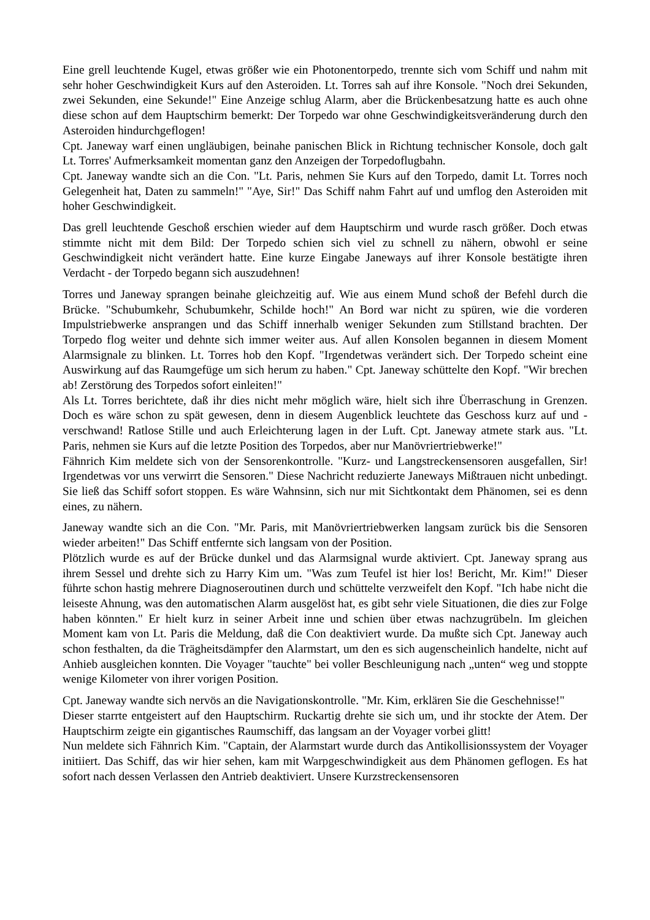Eine grell leuchtende Kugel, etwas größer wie ein Photonentorpedo, trennte sich vom Schiff und nahm mit sehr hoher Geschwindigkeit Kurs auf den Asteroiden. Lt. Torres sah auf ihre Konsole. "Noch drei Sekunden, zwei Sekunden, eine Sekunde!" Eine Anzeige schlug Alarm, aber die Brückenbesatzung hatte es auch ohne diese schon auf dem Hauptschirm bemerkt: Der Torpedo war ohne Geschwindigkeitsveränderung durch den Asteroiden hindurchgeflogen!
Cpt. Janeway warf einen ungläubigen, beinahe panischen Blick in Richtung technischer Konsole, doch galt Lt. Torres' Aufmerksamkeit momentan ganz den Anzeigen der Torpedoflugbahn.
Cpt. Janeway wandte sich an die Con. "Lt. Paris, nehmen Sie Kurs auf den Torpedo, damit Lt. Torres noch Gelegenheit hat, Daten zu sammeln!" "Aye, Sir!" Das Schiff nahm Fahrt auf und umflog den Asteroiden mit hoher Geschwindigkeit.
Das grell leuchtende Geschoß erschien wieder auf dem Hauptschirm und wurde rasch größer. Doch etwas stimmte nicht mit dem Bild: Der Torpedo schien sich viel zu schnell zu nähern, obwohl er seine Geschwindigkeit nicht verändert hatte. Eine kurze Eingabe Janeways auf ihrer Konsole bestätigte ihren Verdacht - der Torpedo begann sich auszudehnen!
Torres und Janeway sprangen beinahe gleichzeitig auf. Wie aus einem Mund schoß der Befehl durch die Brücke. "Schubumkehr, Schubumkehr, Schilde hoch!" An Bord war nicht zu spüren, wie die vorderen Impulstriebwerke ansprangen und das Schiff innerhalb weniger Sekunden zum Stillstand brachten. Der Torpedo flog weiter und dehnte sich immer weiter aus. Auf allen Konsolen begannen in diesem Moment Alarmsignale zu blinken. Lt. Torres hob den Kopf. "Irgendetwas verändert sich. Der Torpedo scheint eine Auswirkung auf das Raumgefüge um sich herum zu haben." Cpt. Janeway schüttelte den Kopf. "Wir brechen ab! Zerstörung des Torpedos sofort einleiten!"
Als Lt. Torres berichtete, daß ihr dies nicht mehr möglich wäre, hielt sich ihre Überraschung in Grenzen. Doch es wäre schon zu spät gewesen, denn in diesem Augenblick leuchtete das Geschoss kurz auf und - verschwand! Ratlose Stille und auch Erleichterung lagen in der Luft. Cpt. Janeway atmete stark aus. "Lt. Paris, nehmen sie Kurs auf die letzte Position des Torpedos, aber nur Manövriertriebwerke!"
Fähnrich Kim meldete sich von der Sensorenkontrolle. "Kurz- und Langstreckensensoren ausgefallen, Sir! Irgendetwas vor uns verwirrt die Sensoren." Diese Nachricht reduzierte Janeways Mißtrauen nicht unbedingt. Sie ließ das Schiff sofort stoppen. Es wäre Wahnsinn, sich nur mit Sichtkontakt dem Phänomen, sei es denn eines, zu nähern.
Janeway wandte sich an die Con. "Mr. Paris, mit Manövriertriebwerken langsam zurück bis die Sensoren wieder arbeiten!" Das Schiff entfernte sich langsam von der Position.
Plötzlich wurde es auf der Brücke dunkel und das Alarmsignal wurde aktiviert. Cpt. Janeway sprang aus ihrem Sessel und drehte sich zu Harry Kim um. "Was zum Teufel ist hier los! Bericht, Mr. Kim!" Dieser führte schon hastig mehrere Diagnoseroutinen durch und schüttelte verzweifelt den Kopf. "Ich habe nicht die leiseste Ahnung, was den automatischen Alarm ausgelöst hat, es gibt sehr viele Situationen, die dies zur Folge haben könnten." Er hielt kurz in seiner Arbeit inne und schien über etwas nachzugrübeln. Im gleichen Moment kam von Lt. Paris die Meldung, daß die Con deaktiviert wurde. Da mußte sich Cpt. Janeway auch schon festhalten, da die Trägheitsdämpfer den Alarmstart, um den es sich augenscheinlich handelte, nicht auf Anhieb ausgleichen konnten. Die Voyager "tauchte" bei voller Beschleunigung nach „unten“ weg und stoppte wenige Kilometer von ihrer vorigen Position.
Cpt. Janeway wandte sich nervös an die Navigationskontrolle. "Mr. Kim, erklären Sie die Geschehnisse!"
Dieser starrte entgeistert auf den Hauptschirm. Ruckartig drehte sie sich um, und ihr stockte der Atem. Der Hauptschirm zeigte ein gigantisches Raumschiff, das langsam an der Voyager vorbei glitt!
Nun meldete sich Fähnrich Kim. "Captain, der Alarmstart wurde durch das Antikollisionssystem der Voyager initiiert. Das Schiff, das wir hier sehen, kam mit Warpgeschwindigkeit aus dem Phänomen geflogen. Es hat sofort nach dessen Verlassen den Antrieb deaktiviert. Unsere Kurzstreckensensoren